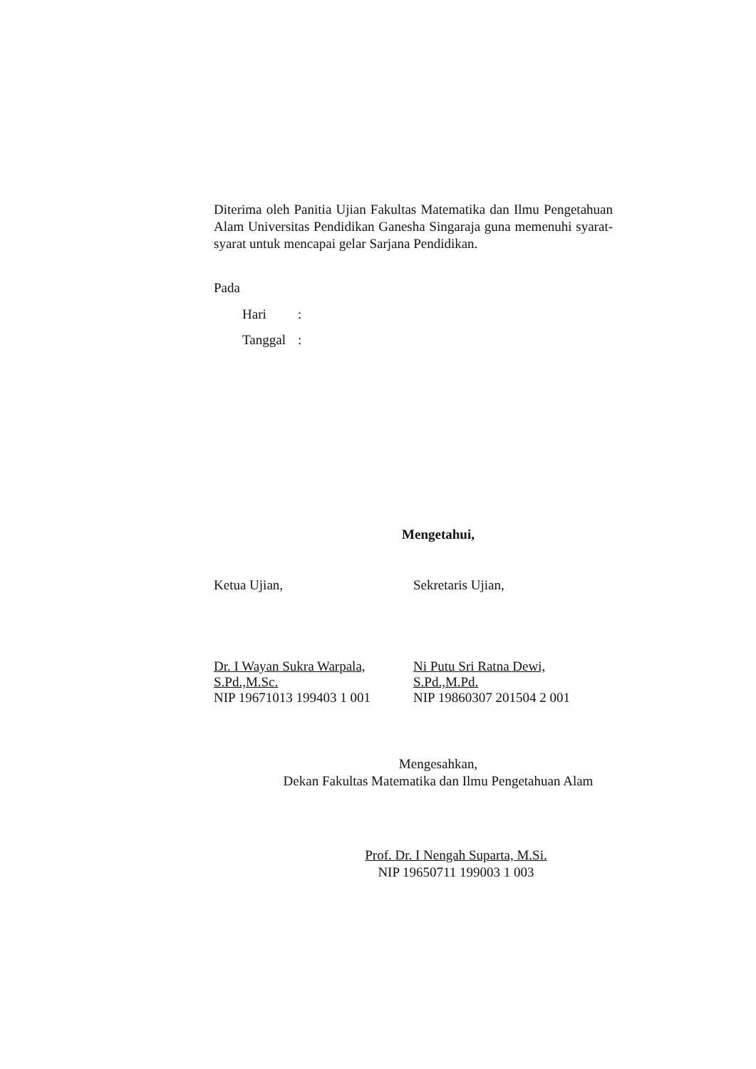Diterima oleh Panitia Ujian Fakultas Matematika dan Ilmu Pengetahuan Alam Universitas Pendidikan Ganesha Singaraja guna memenuhi syarat-syarat untuk mencapai gelar Sarjana Pendidikan.
Pada
Hari:
Tanggal:
Mengetahui,
Ketua Ujian,
Dr. I Wayan Sukra Warpala, S.Pd.,M.Sc.
NIP 19671013 199403 1 001
Sekretaris Ujian,
Ni Putu Sri Ratna Dewi, S.Pd.,M.Pd.
NIP 19860307 201504 2 001
Mengesahkan,
Dekan Fakultas Matematika dan Ilmu Pengetahuan Alam
Prof. Dr. I Nengah Suparta, M.Si.
NIP 19650711 199003 1 003